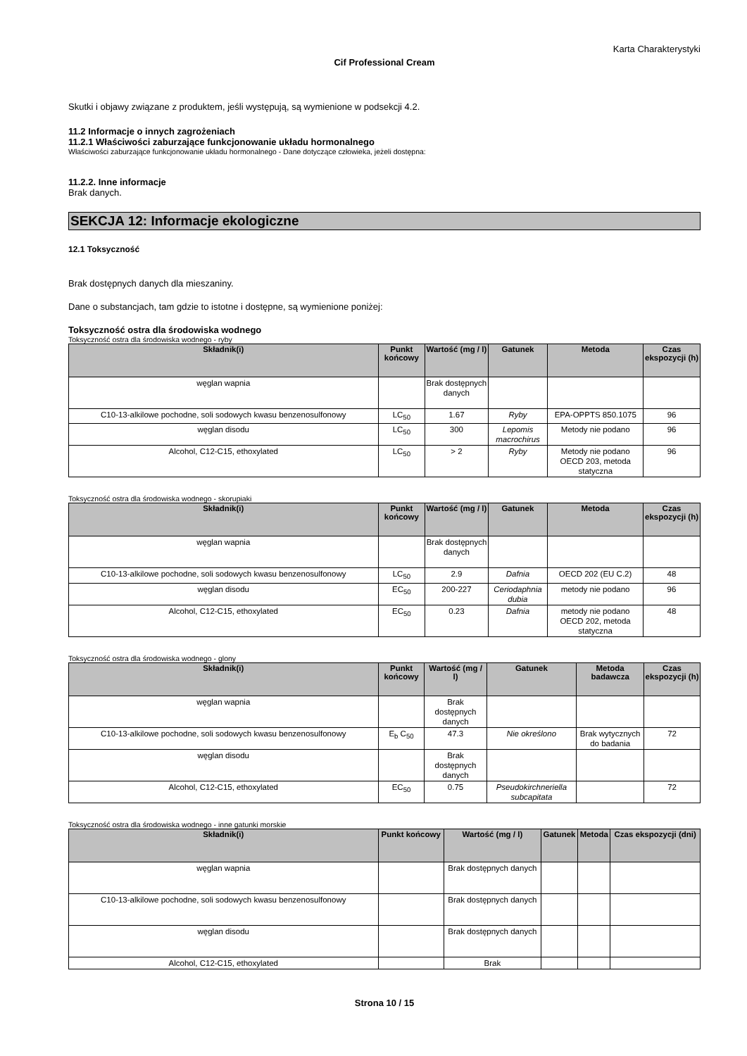Karta Charakterystyki
Cif Professional Cream
Skutki i objawy związane z produktem, jeśli występują, są wymienione w podsekcji 4.2.
11.2 Informacje o innych zagrożeniach
11.2.1 Właściwości zaburzające funkcjonowanie układu hormonalnego
Właściwości zaburzające funkcjonowanie układu hormonalnego - Dane dotyczące człowieka, jeżeli dostępna:
11.2.2. Inne informacje
Brak danych.
SEKCJA 12: Informacje ekologiczne
12.1 Toksyczność
Brak dostępnych danych dla mieszaniny.
Dane o substancjach, tam gdzie to istotne i dostępne, są wymienione poniżej:
Toksyczność ostra dla środowiska wodnego
Toksyczność ostra dla środowiska wodnego - ryby
| Składnik(i) | Punkt końcowy | Wartość (mg / l) | Gatunek | Metoda | Czas ekspozycji (h) |
| --- | --- | --- | --- | --- | --- |
| węglan wapnia | | Brak dostępnych danych | | | |
| C10-13-alkilowe pochodne, soli sodowych kwasu benzenosulfonowy | LC<sub>50</sub> | 1.67 | Ryby | EPA-OPPTS 850.1075 | 96 |
| węglan disodu | LC<sub>50</sub> | 300 | Lepomis macrochirus | Metody nie podano | 96 |
| Alcohol, C12-C15, ethoxylated | LC<sub>50</sub> | > 2 | Ryby | Metody nie podano OECD 203, metoda statyczna | 96 |
Toksyczność ostra dla środowiska wodnego - skorupiaki
| Składnik(i) | Punkt końcowy | Wartość (mg / l) | Gatunek | Metoda | Czas ekspozycji (h) |
| --- | --- | --- | --- | --- | --- |
| węglan wapnia | | Brak dostępnych danych | | | |
| C10-13-alkilowe pochodne, soli sodowych kwasu benzenosulfonowy | LC<sub>50</sub> | 2.9 | Dafnia | OECD 202 (EU C.2) | 48 |
| węglan disodu | EC<sub>50</sub> | 200-227 | Ceriodaphnia dubia | metody nie podano | 96 |
| Alcohol, C12-C15, ethoxylated | EC<sub>50</sub> | 0.23 | Dafnia | metody nie podano OECD 202, metoda statyczna | 48 |
Toksyczność ostra dla środowiska wodnego - glony
| Składnik(i) | Punkt końcowy | Wartość (mg / l) | Gatunek | Metoda badawcza | Czas ekspozycji (h) |
| --- | --- | --- | --- | --- | --- |
| węglan wapnia | | Brak dostępnych danych | | | |
| C10-13-alkilowe pochodne, soli sodowych kwasu benzenosulfonowy | E<sub>b</sub> C<sub>50</sub> | 47.3 | Nie określono | Brak wytycznych do badania | 72 |
| węglan disodu | | Brak dostępnych danych | | | |
| Alcohol, C12-C15, ethoxylated | EC<sub>50</sub> | 0.75 | Pseudokirchneriella subcapitata | | 72 |
Toksyczność ostra dla środowiska wodnego - inne gatunki morskie
| Składnik(i) | Punkt końcowy | Wartość (mg / l) | Gatunek | Metoda | Czas ekspozycji (dni) |
| --- | --- | --- | --- | --- | --- |
| węglan wapnia | | Brak dostępnych danych | | | |
| C10-13-alkilowe pochodne, soli sodowych kwasu benzenosulfonowy | | Brak dostępnych danych | | | |
| węglan disodu | | Brak dostępnych danych | | | |
| Alcohol, C12-C15, ethoxylated | | Brak | | | |
Strona 10 / 15